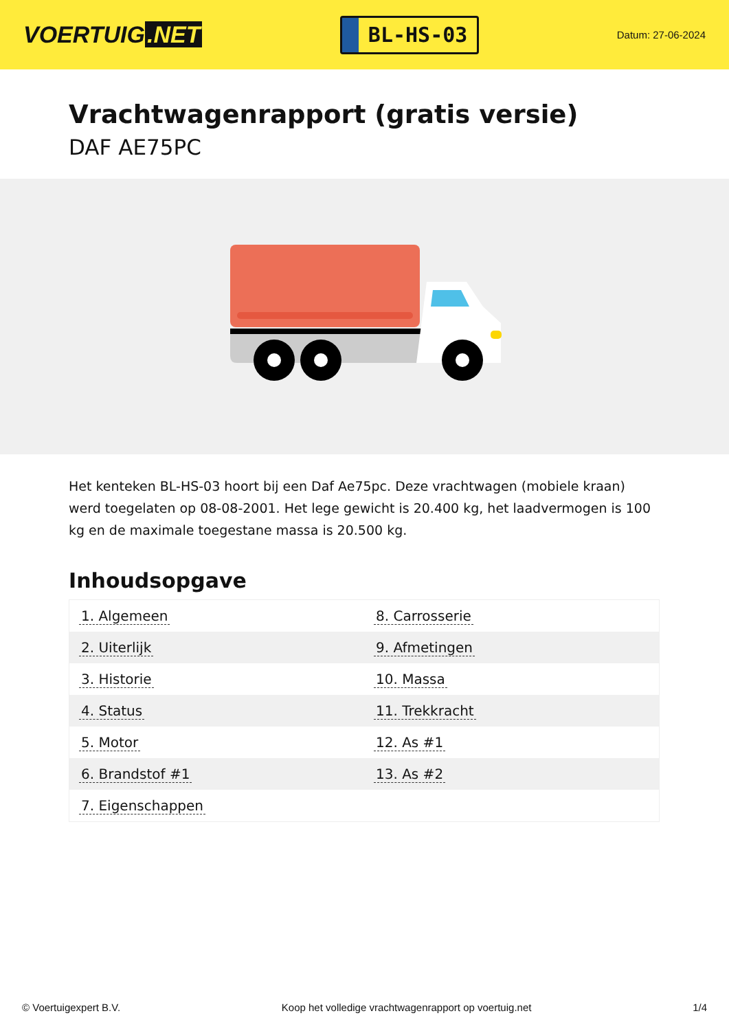VOERTUIG.NET
BL-HS-03
Datum: 27-06-2024
Vrachtwagenrapport (gratis versie)
DAF AE75PC
Het kenteken BL-HS-03 hoort bij een Daf Ae75pc. Deze vrachtwagen (mobiele kraan) werd toegelaten op 08-08-2001. Het lege gewicht is 20.400 kg, het laadvermogen is 100 kg en de maximale toegestane massa is 20.500 kg.
Inhoudsopgave
| 1. Algemeen | 8. Carrosserie |
| 2. Uiterlijk | 9. Afmetingen |
| 3. Historie | 10. Massa |
| 4. Status | 11. Trekkracht |
| 5. Motor | 12. As #1 |
| 6. Brandstof #1 | 13. As #2 |
| 7. Eigenschappen | |
© Voertuigexpert B.V. Koop het volledige vrachtwagenrapport op voertuig.net 1/4